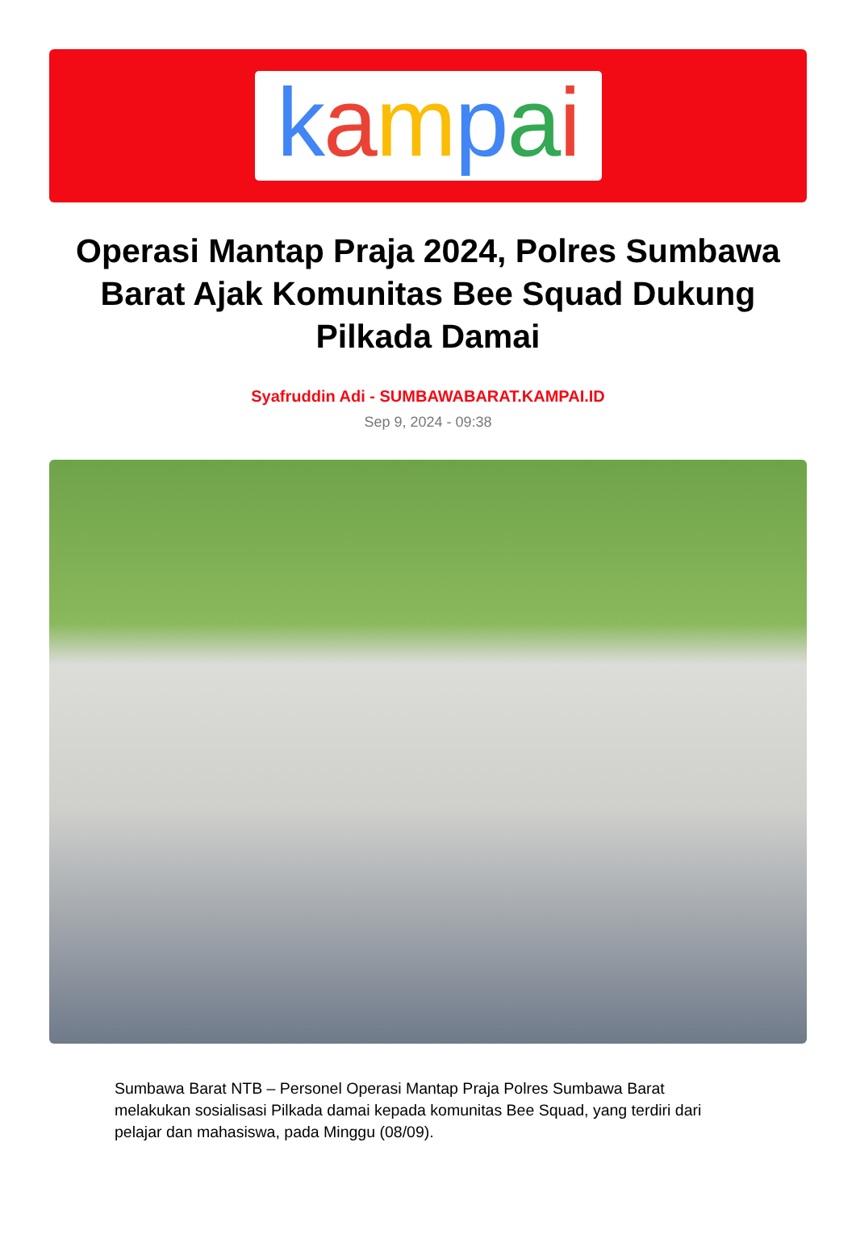kampai
Operasi Mantap Praja 2024, Polres Sumbawa Barat Ajak Komunitas Bee Squad Dukung Pilkada Damai
Syafruddin Adi - SUMBAWABARAT.KAMPAI.ID
Sep 9, 2024 - 09:38
Sumbawa Barat NTB – Personel Operasi Mantap Praja Polres Sumbawa Barat melakukan sosialisasi Pilkada damai kepada komunitas Bee Squad, yang terdiri dari pelajar dan mahasiswa, pada Minggu (08/09).